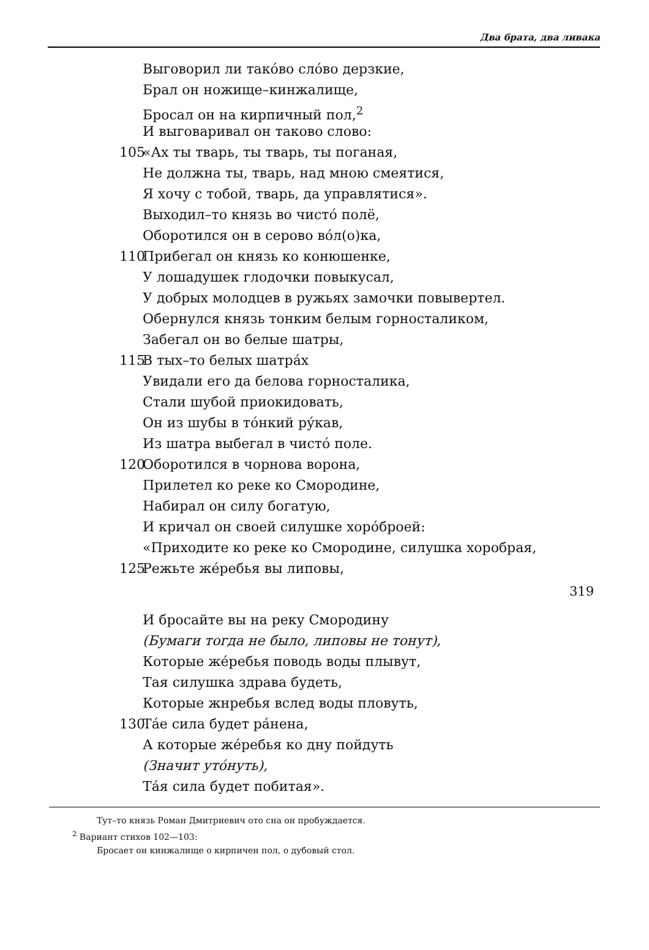Два брата, два ливака
Выговорил ли тако́во сло́во дерзкие,
Брал он ножище–кинжалище,
Бросал он на кирпичный пол,<sup>2</sup>
И выговаривал он таково слово:
105 «Ах ты тварь, ты тварь, ты поганая,
Не должна ты, тварь, над мною смеятися,
Я хочу с тобой, тварь, да управлятися».
Выходил–то князь во чисто́ полё,
Оборотился он в серово во́л(о)ка,
110 Прибегал он князь ко конюшенке,
У лошадушек глодочки повыкусал,
У добрых молодцев в ружьях замочки повывертел.
Обернулся князь тонким белым горносталиком,
Забегал он во белые шатры,
115 В тых–то белых шатра́х
Увидали его да белова горносталика,
Стали шубой приокидовать,
Он из шубы в то́нкий ру́кав,
Из шатра выбегал в чисто́ поле.
120 Оборотился в чорнова ворона,
Прилетел ко реке ко Смородине,
Набирал он силу богатую,
И кричал он своей силушке хоро́броей:
«Приходите ко реке ко Смородине, силушка хоробрая,
125 Режьте же́ребья вы липовы,
319
И бросайте вы на реку Смородину
(Бумаги тогда не было, липовы не тонут),
Которые же́ребья поводь воды плывут,
Тая силушка здрава будеть,
Которые жнребья вслед воды пловуть,
130 Та́е сила будет ра́нена,
А которые же́ребья ко дну пойдуть
(Значит уто́нуть),
Та́я сила будет побитая».
Тут–то князь Роман Дмитриевич ото сна он пробуждается.
<sup>2</sup> Вариант стихов 102—103:
Бросает он кинжалище о кирпичен пол, о дубовый стол.